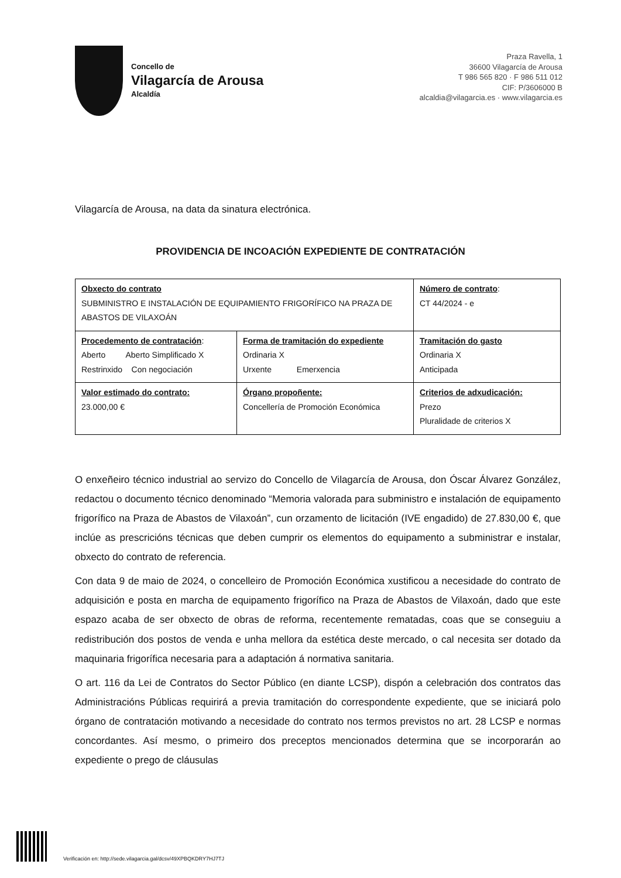Concello de
Vilagarcía de Arousa
Alcaldía
Praza Ravella, 1
36600 Vilagarcía de Arousa
T 986 565 820 · F 986 511 012
CIF: P/3606000 B
alcaldia@vilagarcia.es · www.vilagarcia.es
Vilagarcía de Arousa, na data da sinatura electrónica.
PROVIDENCIA DE INCOACIÓN EXPEDIENTE DE CONTRATACIÓN
| Obxecto do contrato SUBMINISTRO E INSTALACIÓN DE EQUIPAMIENTO FRIGORÍFICO NA PRAZA DE ABASTOS DE VILAXOÁN | | Número de contrato : CT 44/2024 - e |
| Procedemento de contratación : Aberto Aberto Simplificado X Restrinxido Con negociación | Forma de tramitación do expediente Ordinaria X Urxente Emerxencia | Tramitación do gasto Ordinaria X Anticipada |
| Valor estimado do contrato: 23.000,00 € | Órgano propoñente: Concellería de Promoción Económica | Criterios de adxudicación: Prezo Pluralidade de criterios X |
O enxeñeiro técnico industrial ao servizo do Concello de Vilagarcía de Arousa, don Óscar Álvarez González, redactou o documento técnico denominado “Memoria valorada para subministro e instalación de equipamento frigorífico na Praza de Abastos de Vilaxoán”, cun orzamento de licitación (IVE engadido) de 27.830,00 €, que inclúe as prescricións técnicas que deben cumprir os elementos do equipamento a subministrar e instalar, obxecto do contrato de referencia.
Con data 9 de maio de 2024, o concelleiro de Promoción Económica xustificou a necesidade do contrato de adquisición e posta en marcha de equipamento frigorífico na Praza de Abastos de Vilaxoán, dado que este espazo acaba de ser obxecto de obras de reforma, recentemente rematadas, coas que se conseguiu a redistribución dos postos de venda e unha mellora da estética deste mercado, o cal necesita ser dotado da maquinaria frigorífica necesaria para a adaptación á normativa sanitaria.
O art. 116 da Lei de Contratos do Sector Público (en diante LCSP), dispón a celebración dos contratos das Administracións Públicas requirirá a previa tramitación do correspondente expediente, que se iniciará polo órgano de contratación motivando a necesidade do contrato nos termos previstos no art. 28 LCSP e normas concordantes. Así mesmo, o primeiro dos preceptos mencionados determina que se incorporarán ao expediente o prego de cláusulas
Verificación en: http://sede.vilagarcia.gal/dcsv/49XPBQKDRY7HJ7TJ